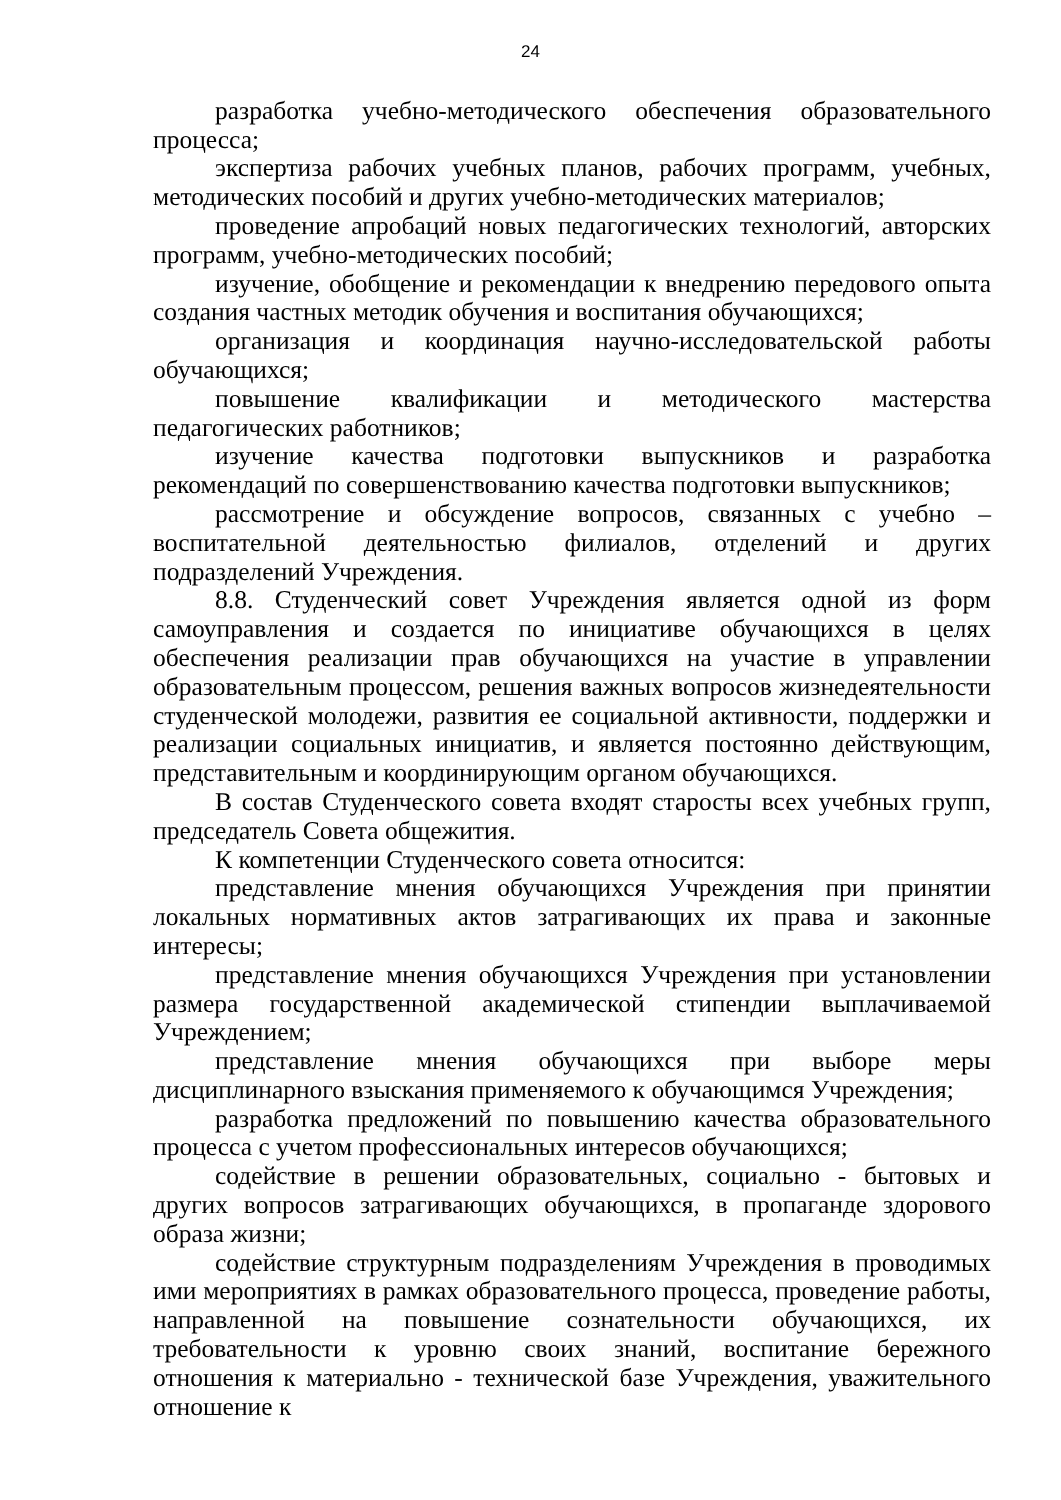24
разработка учебно-методического обеспечения образовательного процесса;
экспертиза рабочих учебных планов, рабочих программ, учебных, методических пособий и других учебно-методических материалов;
проведение апробаций новых педагогических технологий, авторских программ, учебно-методических пособий;
изучение, обобщение и рекомендации к внедрению передового опыта создания частных методик обучения и воспитания обучающихся;
организация и координация научно-исследовательской работы обучающихся;
повышение квалификации и методического мастерства педагогических работников;
изучение качества подготовки выпускников и разработка рекомендаций по совершенствованию качества подготовки выпускников;
рассмотрение и обсуждение вопросов, связанных с учебно – воспитательной деятельностью филиалов, отделений и других подразделений Учреждения.
8.8. Студенческий совет Учреждения является одной из форм самоуправления и создается по инициативе обучающихся в целях обеспечения реализации прав обучающихся на участие в управлении образовательным процессом, решения важных вопросов жизнедеятельности студенческой молодежи, развития ее социальной активности, поддержки и реализации социальных инициатив, и является постоянно действующим, представительным и координирующим органом обучающихся.
В состав Студенческого совета входят старосты всех учебных групп, председатель Совета общежития.
К компетенции Студенческого совета относится:
представление мнения обучающихся Учреждения при принятии локальных нормативных актов затрагивающих их права и законные интересы;
представление мнения обучающихся Учреждения при установлении размера государственной академической стипендии выплачиваемой Учреждением;
представление мнения обучающихся при выборе меры дисциплинарного взыскания применяемого к обучающимся Учреждения;
разработка предложений по повышению качества образовательного процесса с учетом профессиональных интересов обучающихся;
содействие в решении образовательных, социально - бытовых и других вопросов затрагивающих обучающихся, в пропаганде здорового образа жизни;
содействие структурным подразделениям Учреждения в проводимых ими мероприятиях в рамках образовательного процесса, проведение работы, направленной на повышение сознательности обучающихся, их требовательности к уровню своих знаний, воспитание бережного отношения к материально - технической базе Учреждения, уважительного отношение к